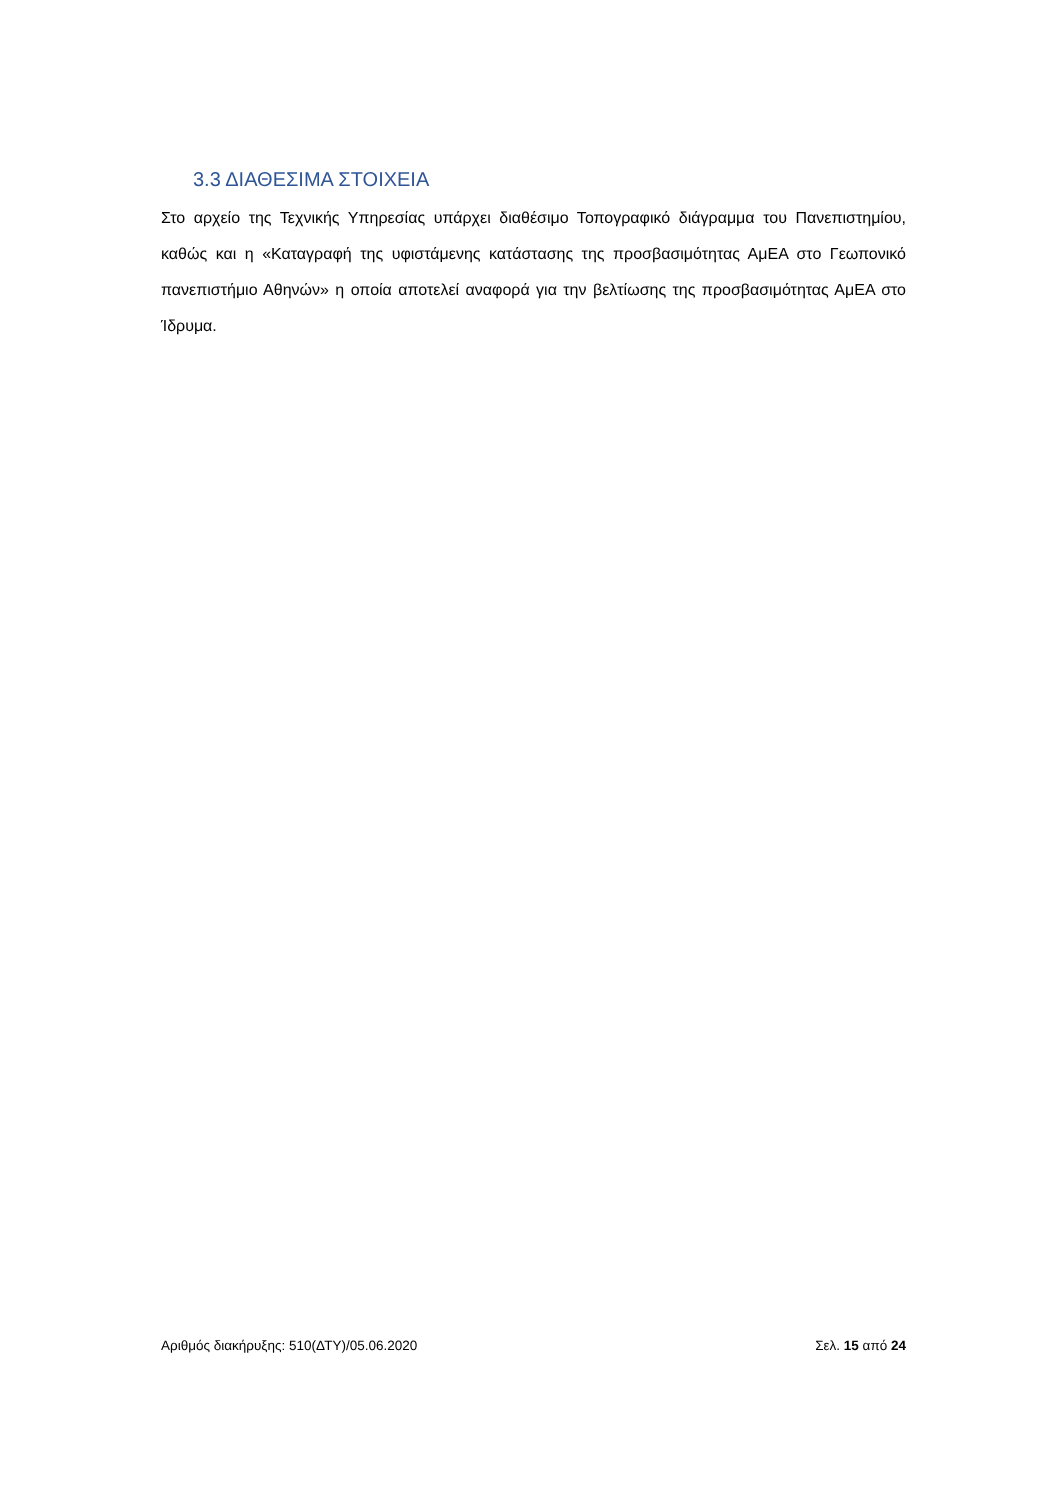3.3 ΔΙΑΘΕΣΙΜΑ ΣΤΟΙΧΕΙΑ
Στο αρχείο της Τεχνικής Υπηρεσίας υπάρχει διαθέσιμο Τοπογραφικό διάγραμμα του Πανεπιστημίου, καθώς και η «Καταγραφή της υφιστάμενης κατάστασης της προσβασιμότητας ΑμΕΑ στο Γεωπονικό πανεπιστήμιο Αθηνών» η οποία αποτελεί αναφορά για την βελτίωσης της προσβασιμότητας ΑμΕΑ στο Ίδρυμα.
Αριθμός διακήρυξης: 510(ΔΤΥ)/05.06.2020 Σελ. 15 από 24